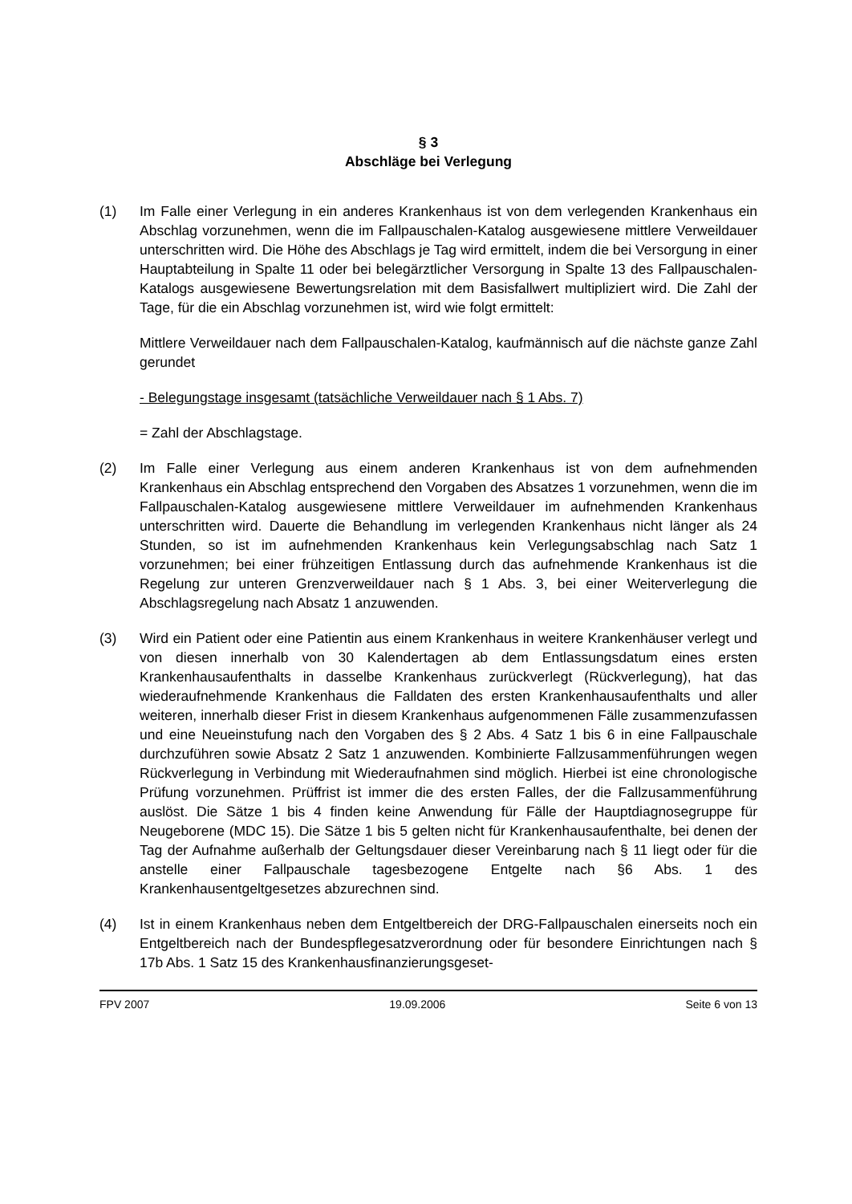§ 3
Abschläge bei Verlegung
(1) Im Falle einer Verlegung in ein anderes Krankenhaus ist von dem verlegenden Krankenhaus ein Abschlag vorzunehmen, wenn die im Fallpauschalen-Katalog ausgewiesene mittlere Verweildauer unterschritten wird. Die Höhe des Abschlags je Tag wird ermittelt, indem die bei Versorgung in einer Hauptabteilung in Spalte 11 oder bei belegärztlicher Versorgung in Spalte 13 des Fallpauschalen-Katalogs ausgewiesene Bewertungsrelation mit dem Basisfallwert multipliziert wird. Die Zahl der Tage, für die ein Abschlag vorzunehmen ist, wird wie folgt ermittelt:
Mittlere Verweildauer nach dem Fallpauschalen-Katalog, kaufmännisch auf die nächste ganze Zahl gerundet
- Belegungstage insgesamt (tatsächliche Verweildauer nach § 1 Abs. 7)
= Zahl der Abschlagstage.
(2) Im Falle einer Verlegung aus einem anderen Krankenhaus ist von dem aufnehmenden Krankenhaus ein Abschlag entsprechend den Vorgaben des Absatzes 1 vorzunehmen, wenn die im Fallpauschalen-Katalog ausgewiesene mittlere Verweildauer im aufnehmenden Krankenhaus unterschritten wird. Dauerte die Behandlung im verlegenden Krankenhaus nicht länger als 24 Stunden, so ist im aufnehmenden Krankenhaus kein Verlegungsabschlag nach Satz 1 vorzunehmen; bei einer frühzeitigen Entlassung durch das aufnehmende Krankenhaus ist die Regelung zur unteren Grenzverweildauer nach § 1 Abs. 3, bei einer Weiterverlegung die Abschlagsregelung nach Absatz 1 anzuwenden.
(3) Wird ein Patient oder eine Patientin aus einem Krankenhaus in weitere Krankenhäuser verlegt und von diesen innerhalb von 30 Kalendertagen ab dem Entlassungsdatum eines ersten Krankenhausaufenthalts in dasselbe Krankenhaus zurückverlegt (Rückverlegung), hat das wiederaufnehmende Krankenhaus die Falldaten des ersten Krankenhausaufenthalts und aller weiteren, innerhalb dieser Frist in diesem Krankenhaus aufgenommenen Fälle zusammenzufassen und eine Neueinstufung nach den Vorgaben des § 2 Abs. 4 Satz 1 bis 6 in eine Fallpauschale durchzuführen sowie Absatz 2 Satz 1 anzuwenden. Kombinierte Fallzusammenführungen wegen Rückverlegung in Verbindung mit Wiederaufnahmen sind möglich. Hierbei ist eine chronologische Prüfung vorzunehmen. Prüffrist ist immer die des ersten Falles, der die Fallzusammenführung auslöst. Die Sätze 1 bis 4 finden keine Anwendung für Fälle der Hauptdiagnosegruppe für Neugeborene (MDC 15). Die Sätze 1 bis 5 gelten nicht für Krankenhausaufenthalte, bei denen der Tag der Aufnahme außerhalb der Geltungsdauer dieser Vereinbarung nach § 11 liegt oder für die anstelle einer Fallpauschale tagesbezogene Entgelte nach §6 Abs. 1 des Krankenhausentgeltgesetzes abzurechnen sind.
(4) Ist in einem Krankenhaus neben dem Entgeltbereich der DRG-Fallpauschalen einerseits noch ein Entgeltbereich nach der Bundespflegesatzverordnung oder für besondere Einrichtungen nach § 17b Abs. 1 Satz 15 des Krankenhausfinanzierungsgeset-
FPV 2007 19.09.2006 Seite 6 von 13